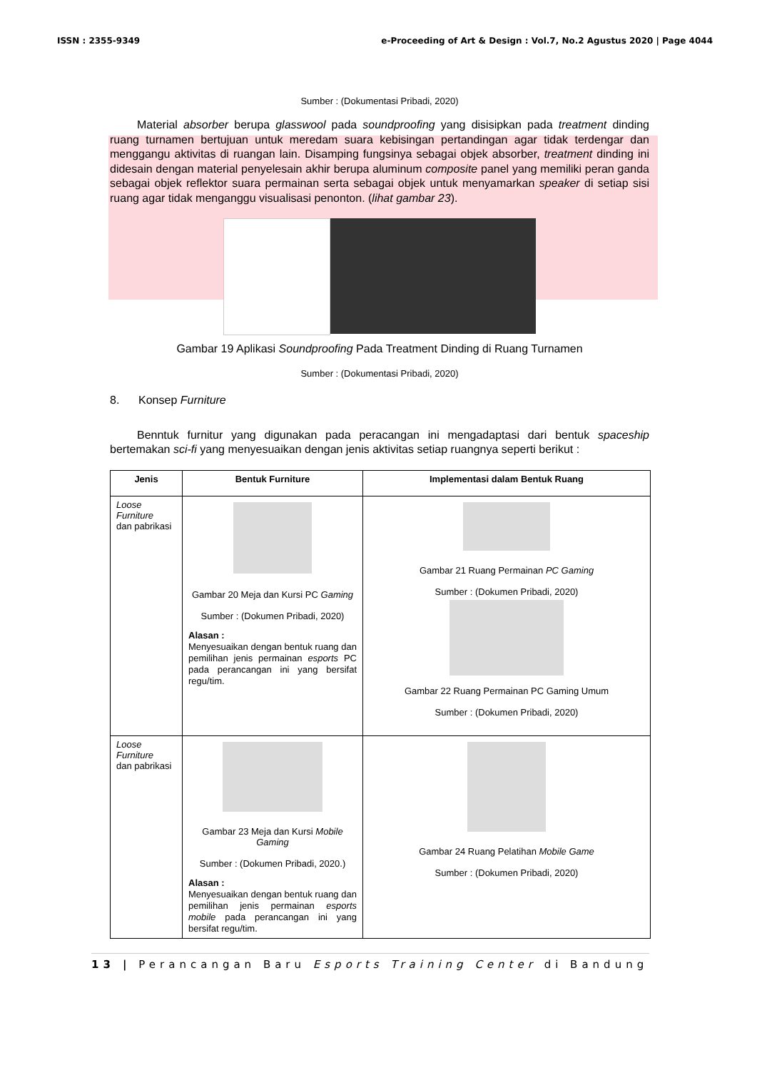ISSN : 2355-9349 e-Proceeding of Art & Design : Vol.7, No.2 Agustus 2020 | Page 4044
Sumber : (Dokumentasi Pribadi, 2020)
Material absorber berupa glasswool pada soundproofing yang disisipkan pada treatment dinding ruang turnamen bertujuan untuk meredam suara kebisingan pertandingan agar tidak terdengar dan menggangu aktivitas di ruangan lain. Disamping fungsinya sebagai objek absorber, treatment dinding ini didesain dengan material penyelesain akhir berupa aluminum composite panel yang memiliki peran ganda sebagai objek reflektor suara permainan serta sebagai objek untuk menyamarkan speaker di setiap sisi ruang agar tidak menganggu visualisasi penonton. (lihat gambar 23).
Gambar 19 Aplikasi Soundproofing Pada Treatment Dinding di Ruang Turnamen
Sumber : (Dokumentasi Pribadi, 2020)
8. Konsep Furniture
Benntuk furnitur yang digunakan pada peracangan ini mengadaptasi dari bentuk spaceship bertemakan sci-fi yang menyesuaikan dengan jenis aktivitas setiap ruangnya seperti berikut :
| Jenis | Bentuk Furniture | Implementasi dalam Bentuk Ruang |
| --- | --- | --- |
| Loose Furniture dan pabrikasi | Gambar 20 Meja dan Kursi PC Gaming Sumber : (Dokumen Pribadi, 2020) Alasan : Menyesuaikan dengan bentuk ruang dan pemilihan jenis permainan esports PC pada perancangan ini yang bersifat regu/tim. | Gambar 21 Ruang Permainan PC Gaming Sumber : (Dokumen Pribadi, 2020) Gambar 22 Ruang Permainan PC Gaming Umum Sumber : (Dokumen Pribadi, 2020) |
| Loose Furniture dan pabrikasi | Gambar 23 Meja dan Kursi Mobile Gaming Sumber : (Dokumen Pribadi, 2020.) Alasan : Menyesuaikan dengan bentuk ruang dan pemilihan jenis permainan esports mobile pada perancangan ini yang bersifat regu/tim. | Gambar 24 Ruang Pelatihan Mobile Game Sumber : (Dokumen Pribadi, 2020) |
13 | Perancangan Baru Esports Training Center di Bandung